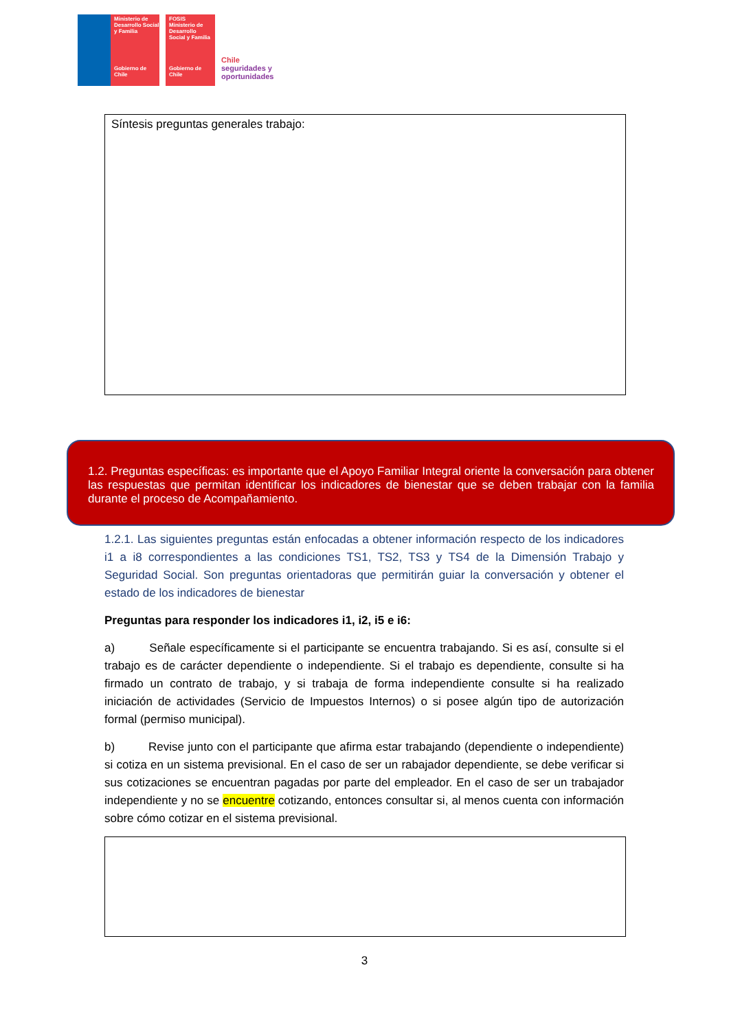Ministerio de Desarrollo Social y Familia
Gobierno de Chile
FOSIS
Ministerio de Desarrollo Social y Familia
Gobierno de Chile
Chile
seguridades y
oportunidades
Síntesis preguntas generales trabajo:
1.2. Preguntas específicas: es importante que el Apoyo Familiar Integral oriente la conversación para obtener las respuestas que permitan identificar los indicadores de bienestar que se deben trabajar con la familia durante el proceso de Acompañamiento.
1.2.1. Las siguientes preguntas están enfocadas a obtener información respecto de los indicadores i1 a i8 correspondientes a las condiciones TS1, TS2, TS3 y TS4 de la Dimensión Trabajo y Seguridad Social. Son preguntas orientadoras que permitirán guiar la conversación y obtener el estado de los indicadores de bienestar
Preguntas para responder los indicadores i1, i2, i5 e i6:
a) Señale específicamente si el participante se encuentra trabajando. Si es así, consulte si el trabajo es de carácter dependiente o independiente. Si el trabajo es dependiente, consulte si ha firmado un contrato de trabajo, y si trabaja de forma independiente consulte si ha realizado iniciación de actividades (Servicio de Impuestos Internos) o si posee algún tipo de autorización formal (permiso municipal).
b) Revise junto con el participante que afirma estar trabajando (dependiente o independiente) si cotiza en un sistema previsional. En el caso de ser un rabajador dependiente, se debe verificar si sus cotizaciones se encuentran pagadas por parte del empleador. En el caso de ser un trabajador independiente y no se encuentre cotizando, entonces consultar si, al menos cuenta con información sobre cómo cotizar en el sistema previsional.
3